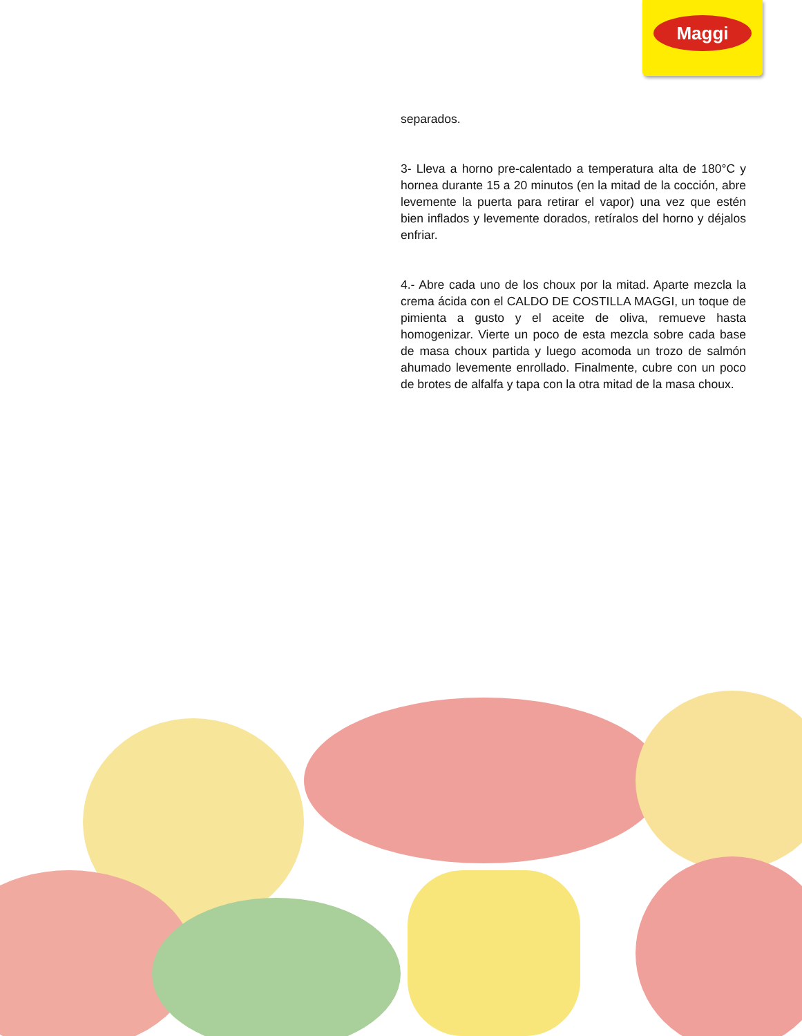Maggi
separados.
3- Lleva a horno pre-calentado a temperatura alta de 180°C y hornea durante 15 a 20 minutos (en la mitad de la cocción, abre levemente la puerta para retirar el vapor) una vez que estén bien inflados y levemente dorados, retíralos del horno y déjalos enfriar.
4.- Abre cada uno de los choux por la mitad. Aparte mezcla la crema ácida con el CALDO DE COSTILLA MAGGI, un toque de pimienta a gusto y el aceite de oliva, remueve hasta homogenizar. Vierte un poco de esta mezcla sobre cada base de masa choux partida y luego acomoda un trozo de salmón ahumado levemente enrollado. Finalmente, cubre con un poco de brotes de alfalfa y tapa con la otra mitad de la masa choux.